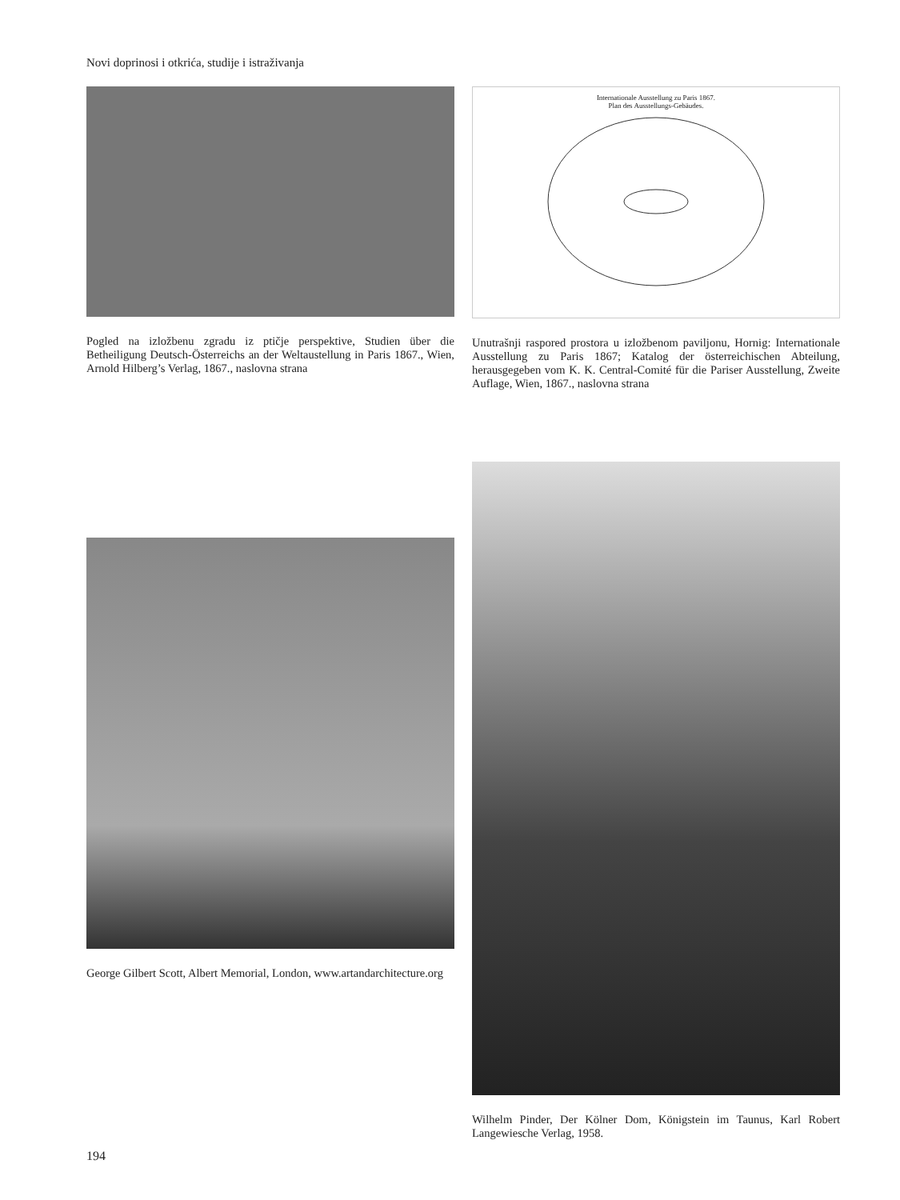Novi doprinosi i otkrića, studije i istraživanja
Pogled na izložbenu zgradu iz ptičje perspektive, Studien über die Betheiligung Deutsch-Österreichs an der Weltaustellung in Paris 1867., Wien, Arnold Hilberg’s Verlag, 1867., naslovna strana
Internationale Ausstellung zu Paris 1867.
Plan des Ausstellungs-Gebäudes.
Unutrašnji raspored prostora u izložbenom paviljonu, Hornig: Internationale Ausstellung zu Paris 1867; Katalog der österreichischen Abteilung, herausgegeben vom K. K. Central-Comité für die Pariser Ausstellung, Zweite Auflage, Wien, 1867., naslovna strana
George Gilbert Scott, Albert Memorial, London, www.artandarchitecture.org
Wilhelm Pinder, Der Kölner Dom, Königstein im Taunus, Karl Robert Langewiesche Verlag, 1958.
194